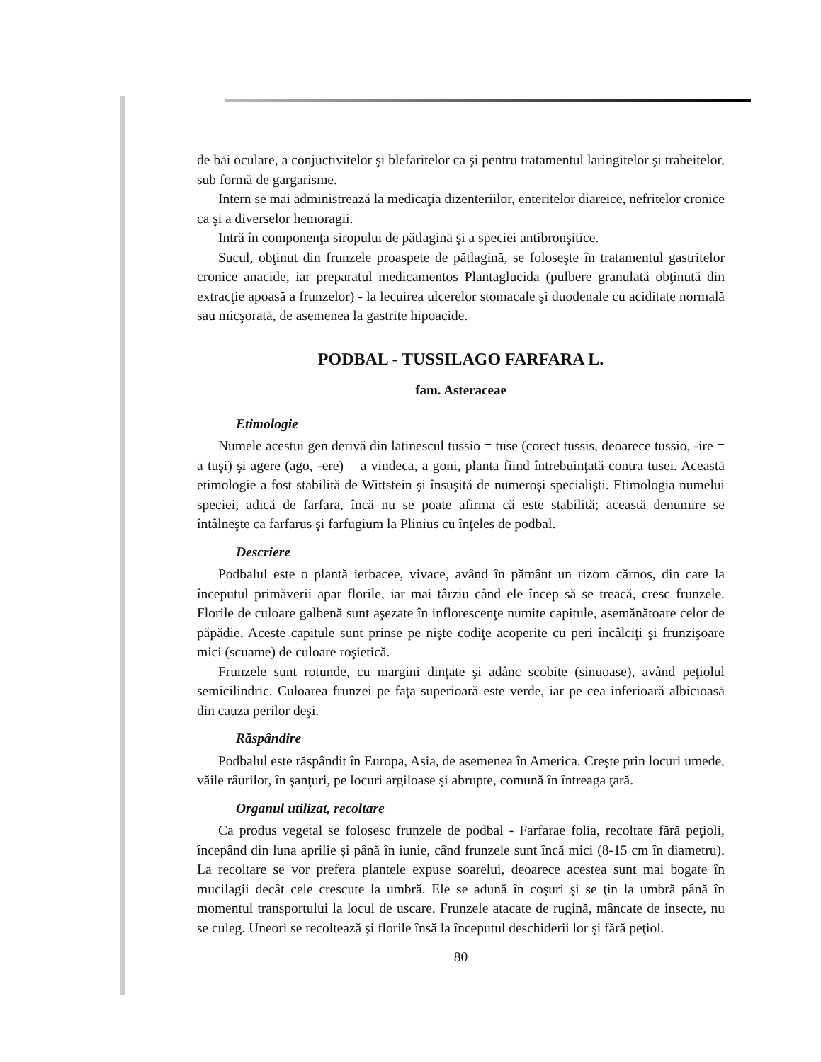de băi oculare, a conjuctivitelor şi blefaritelor ca şi pentru tratamentul laringitelor şi traheitelor, sub formă de gargarisme.
Intern se mai administrează la medicaţia dizenteriilor, enteritelor diareice, nefritelor cronice ca şi a diverselor hemoragii.
Intră în componenţa siropului de pătlagină şi a speciei antibronşitice.
Sucul, obţinut din frunzele proaspete de pătlagină, se foloseşte în tratamentul gastritelor cronice anacide, iar preparatul medicamentos Plantaglucida (pulbere granulată obţinută din extracţie apoasă a frunzelor) - la lecuirea ulcerelor stomacale şi duodenale cu aciditate normală sau micşorată, de asemenea la gastrite hipoacide.
PODBAL - TUSSILAGO FARFARA L.
fam. Asteraceae
Etimologie
Numele acestui gen derivă din latinescul tussio = tuse (corect tussis, deoarece tussio, -ire = a tuşi) şi agere (ago, -ere) = a vindeca, a goni, planta fiind întrebuinţată contra tusei. Această etimologie a fost stabilită de Wittstein şi însuşită de numeroşi specialişti. Etimologia numelui speciei, adică de farfara, încă nu se poate afirma că este stabilită; această denumire se întâlneşte ca farfarus şi farfugium la Plinius cu înţeles de podbal.
Descriere
Podbalul este o plantă ierbacee, vivace, având în pământ un rizom cărnos, din care la începutul primăverii apar florile, iar mai târziu când ele încep să se treacă, cresc frunzele. Florile de culoare galbenă sunt aşezate în inflorescenţe numite capitule, asemănătoare celor de păpădie. Aceste capitule sunt prinse pe nişte codiţe acoperite cu peri încâlciţi şi frunzişoare mici (scuame) de culoare roşietică.
Frunzele sunt rotunde, cu margini dinţate şi adânc scobite (sinuoase), având peţiolul semicilindric. Culoarea frunzei pe faţa superioară este verde, iar pe cea inferioară albicioasă din cauza perilor deşi.
Răspândire
Podbalul este răspândit în Europa, Asia, de asemenea în America. Creşte prin locuri umede, văile râurilor, în şanţuri, pe locuri argiloase şi abrupte, comună în întreaga ţară.
Organul utilizat, recoltare
Ca produs vegetal se folosesc frunzele de podbal - Farfarae folia, recoltate fără peţioli, începând din luna aprilie şi până în iunie, când frunzele sunt încă mici (8-15 cm în diametru). La recoltare se vor prefera plantele expuse soarelui, deoarece acestea sunt mai bogate în mucilagii decât cele crescute la umbră. Ele se adună în coşuri şi se ţin la umbră până în momentul transportului la locul de uscare. Frunzele atacate de rugină, mâncate de insecte, nu se culeg. Uneori se recoltează şi florile însă la începutul deschiderii lor şi fără peţiol.
80